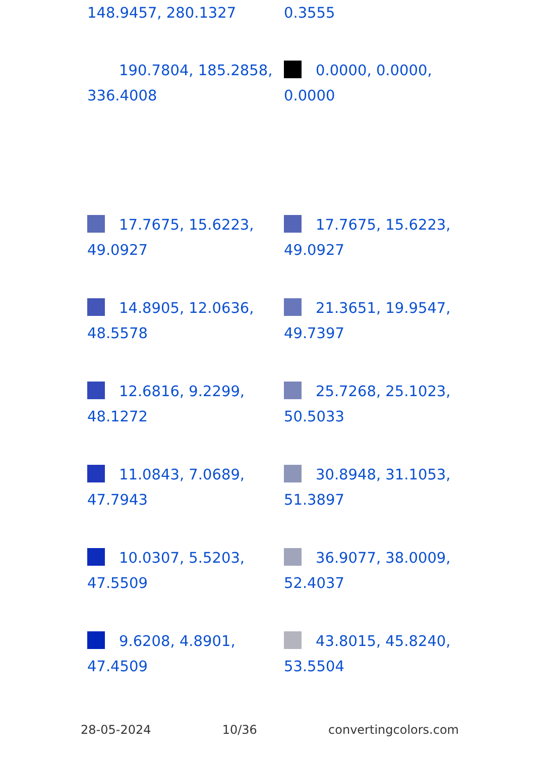148.9457, 280.1327 0.3555
190.7804, 185.2858, 336.4008
0.0000, 0.0000, 0.0000
17.7675, 15.6223, 49.0927
17.7675, 15.6223, 49.0927
14.8905, 12.0636, 48.5578
21.3651, 19.9547, 49.7397
12.6816, 9.2299, 48.1272
25.7268, 25.1023, 50.5033
11.0843, 7.0689, 47.7943
30.8948, 31.1053, 51.3897
10.0307, 5.5203, 47.5509
36.9077, 38.0009, 52.4037
9.6208, 4.8901, 47.4509
43.8015, 45.8240, 53.5504
28-05-2024 10/36 convertingcolors.com